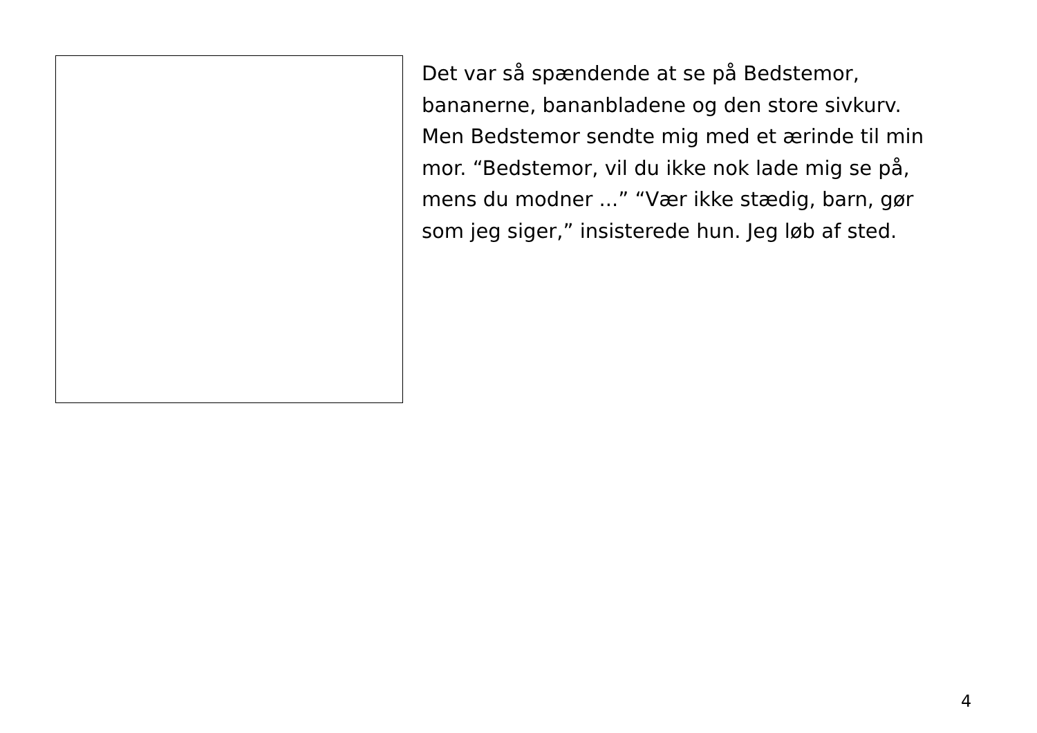Det var så spændende at se på Bedstemor, bananerne, bananbladene og den store sivkurv. Men Bedstemor sendte mig med et ærinde til min mor. “Bedstemor, vil du ikke nok lade mig se på, mens du modner ...” “Vær ikke stædig, barn, gør som jeg siger,” insisterede hun. Jeg løb af sted.
4